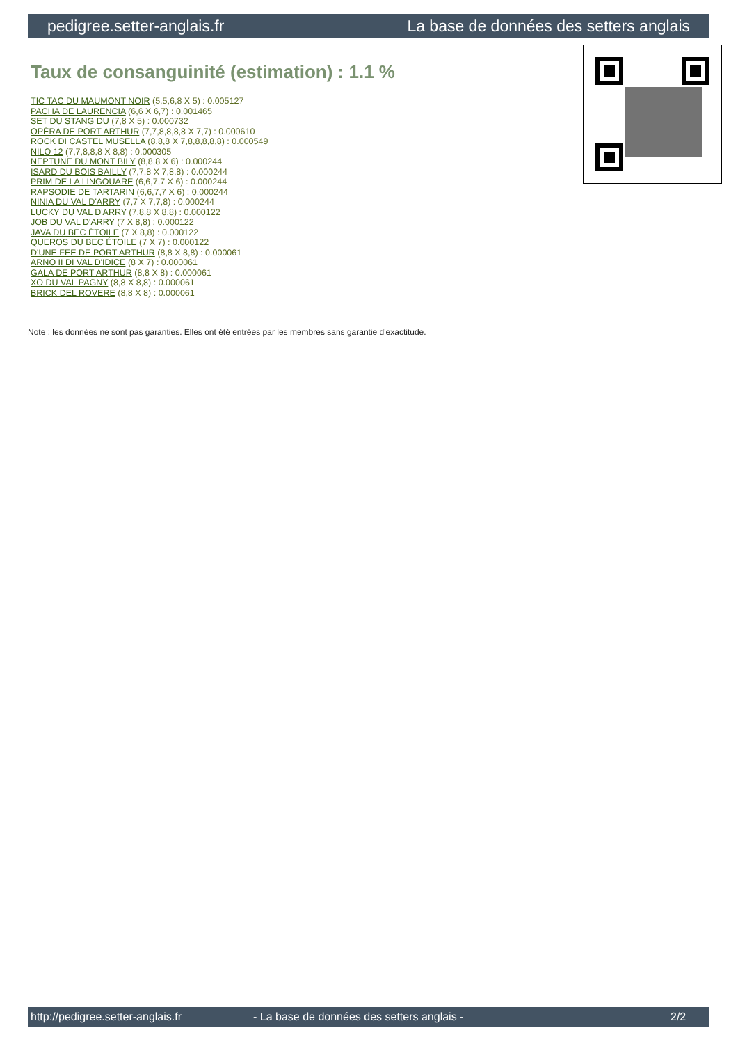pedigree.setter-anglais.fr La base de données des setters anglais
Taux de consanguinité (estimation) : 1.1 %
TIC TAC DU MAUMONT NOIR (5,5,6,8 X 5) : 0.005127
PACHA DE LAURENCIA (6,6 X 6,7) : 0.001465
SET DU STANG DU (7,8 X 5) : 0.000732
OPÉRA DE PORT ARTHUR (7,7,8,8,8,8 X 7,7) : 0.000610
ROCK DI CASTEL MUSELLA (8,8,8 X 7,8,8,8,8,8) : 0.000549
NILO 12 (7,7,8,8,8 X 8,8) : 0.000305
NEPTUNE DU MONT BILY (8,8,8 X 6) : 0.000244
ISARD DU BOIS BAILLY (7,7,8 X 7,8,8) : 0.000244
PRIM DE LA LINGOUARE (6,6,7,7 X 6) : 0.000244
RAPSODIE DE TARTARIN (6,6,7,7 X 6) : 0.000244
NINIA DU VAL D'ARRY (7,7 X 7,7,8) : 0.000244
LUCKY DU VAL D'ARRY (7,8,8 X 8,8) : 0.000122
JOB DU VAL D'ARRY (7 X 8,8) : 0.000122
JAVA DU BEC ÉTOILE (7 X 8,8) : 0.000122
QUEROS DU BEC ÉTOILE (7 X 7) : 0.000122
D'UNE FEE DE PORT ARTHUR (8,8 X 8,8) : 0.000061
ARNO II DI VAL D'IDICE (8 X 7) : 0.000061
GALA DE PORT ARTHUR (8,8 X 8) : 0.000061
XO DU VAL PAGNY (8,8 X 8,8) : 0.000061
BRICK DEL ROVERE (8,8 X 8) : 0.000061
Note : les données ne sont pas garanties. Elles ont été entrées par les membres sans garantie d'exactitude.
http://pedigree.setter-anglais.fr - La base de données des setters anglais - 2/2